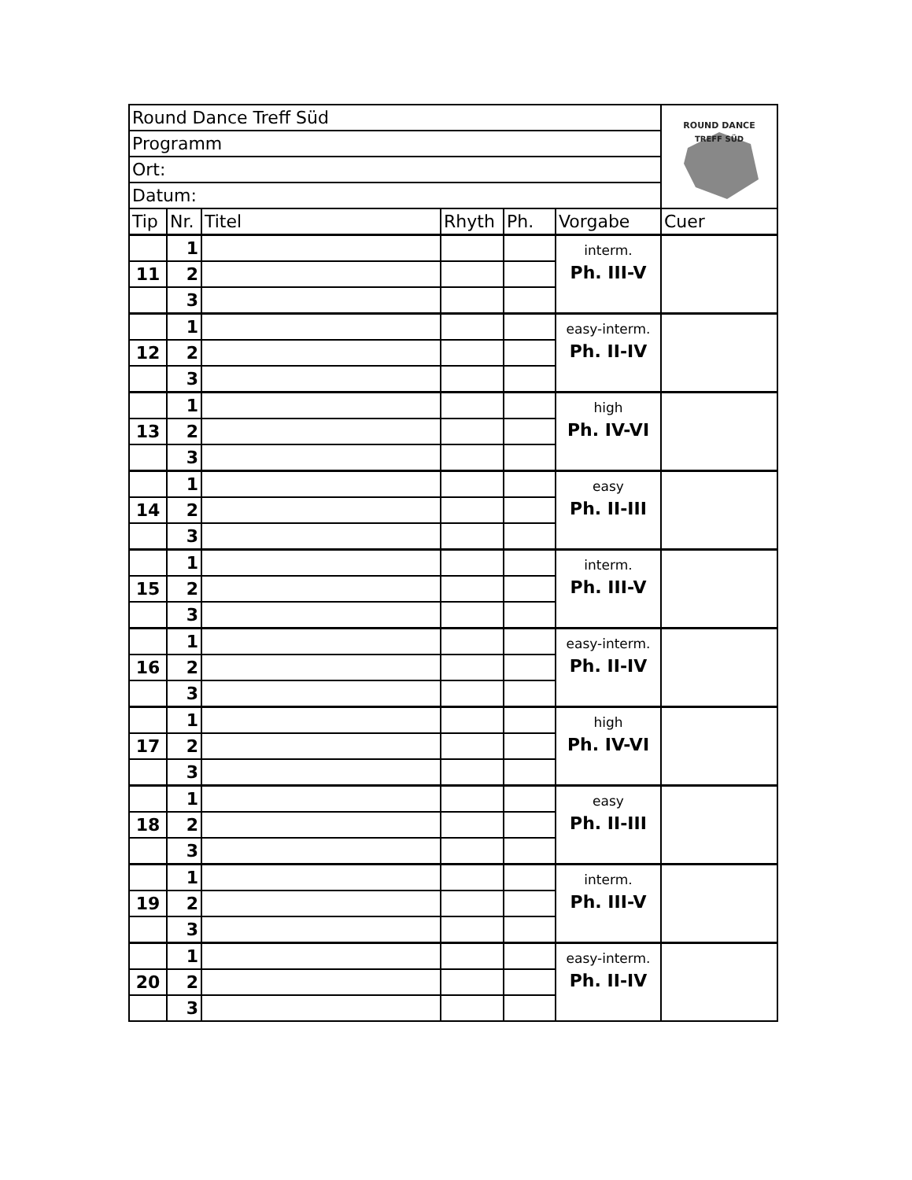| Round Dance Treff Süd | | | | | | ROUND DANCE TREFF SÜD |
| Programm | | | | | | |
| Ort: | | | | | | |
| Datum: | | | | | | |
| Tip | Nr. | Titel | Rhyth | Ph. | Vorgabe | Cuer |
| | 1 | | | | interm. Ph. III-V | |
| 11 | 2 | | | | | |
| | 3 | | | | | |
| | 1 | | | | easy-interm. Ph. II-IV | |
| 12 | 2 | | | | | |
| | 3 | | | | | |
| | 1 | | | | high Ph. IV-VI | |
| 13 | 2 | | | | | |
| | 3 | | | | | |
| | 1 | | | | easy Ph. II-III | |
| 14 | 2 | | | | | |
| | 3 | | | | | |
| | 1 | | | | interm. Ph. III-V | |
| 15 | 2 | | | | | |
| | 3 | | | | | |
| | 1 | | | | easy-interm. Ph. II-IV | |
| 16 | 2 | | | | | |
| | 3 | | | | | |
| | 1 | | | | high Ph. IV-VI | |
| 17 | 2 | | | | | |
| | 3 | | | | | |
| | 1 | | | | easy Ph. II-III | |
| 18 | 2 | | | | | |
| | 3 | | | | | |
| | 1 | | | | interm. Ph. III-V | |
| 19 | 2 | | | | | |
| | 3 | | | | | |
| | 1 | | | | easy-interm. Ph. II-IV | |
| 20 | 2 | | | | | |
| | 3 | | | | | |